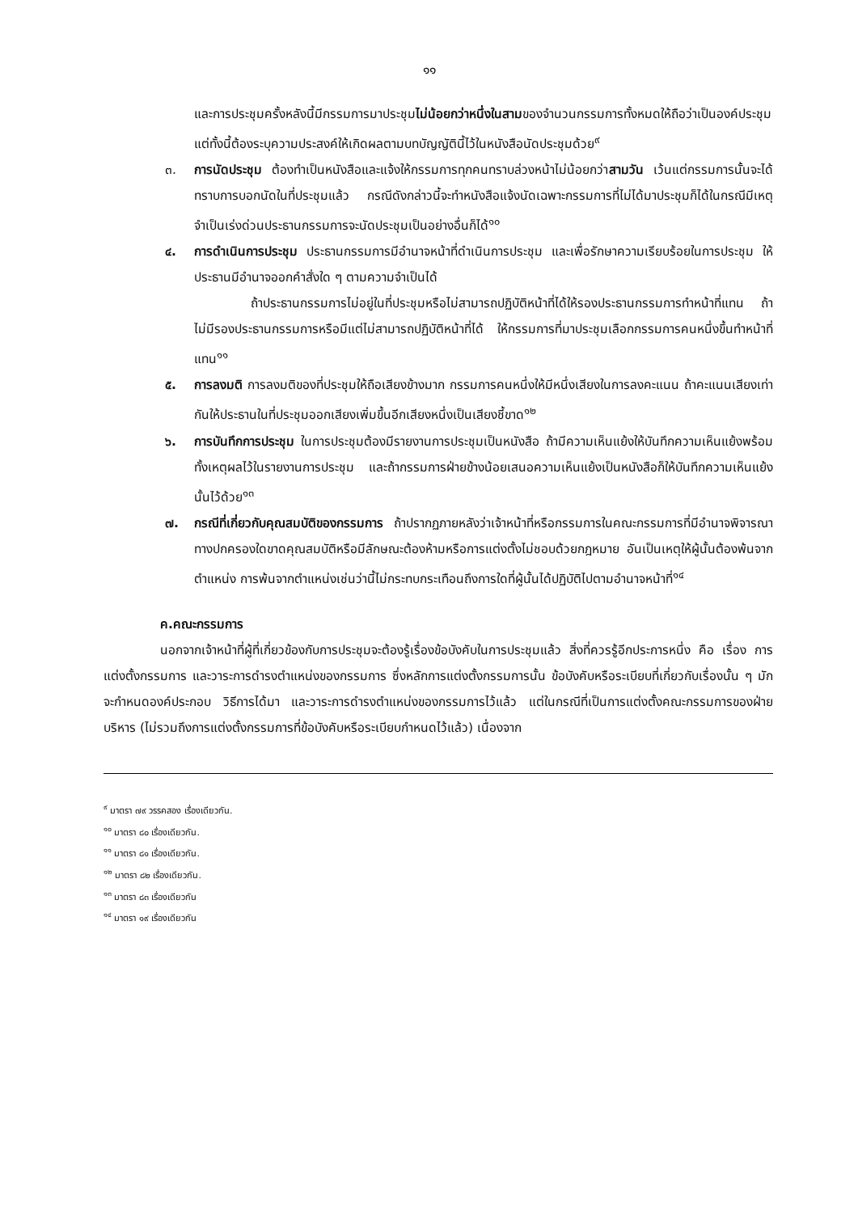๑๑
และการประชุมครั้งหลังนี้มีกรรมการมาประชุมไม่น้อยกว่าหนึ่งในสามของจำนวนกรรมการทั้งหมดให้ถือว่าเป็นองค์ประชุม แต่ทั้งนี้ต้องระบุความประสงค์ให้เกิดผลตามบทบัญญัตินี้ไว้ในหนังสือนัดประชุมด้วย<sup>๙</sup>
๓. การนัดประชุม ต้องทำเป็นหนังสือและแจ้งให้กรรมการทุกคนทราบล่วงหน้าไม่น้อยกว่าสามวัน เว้นแต่กรรมการนั้นจะได้ทราบการบอกนัดในที่ประชุมแล้ว กรณีดังกล่าวนี้จะทำหนังสือแจ้งนัดเฉพาะกรรมการที่ไม่ได้มาประชุมก็ได้ในกรณีมีเหตุจำเป็นเร่งด่วนประธานกรรมการจะนัดประชุมเป็นอย่างอื่นก็ได้<sup>๑๐</sup>
๔. การดำเนินการประชุม ประธานกรรมการมีอำนาจหน้าที่ดำเนินการประชุม และเพื่อรักษาความเรียบร้อยในการประชุม ให้ประธานมีอำนาจออกคำสั่งใด ๆ ตามความจำเป็นได้
ถ้าประธานกรรมการไม่อยู่ในที่ประชุมหรือไม่สามารถปฏิบัติหน้าที่ได้ให้รองประธานกรรมการทำหน้าที่แทน ถ้าไม่มีรองประธานกรรมการหรือมีแต่ไม่สามารถปฏิบัติหน้าที่ได้ ให้กรรมการที่มาประชุมเลือกกรรมการคนหนึ่งขึ้นทำหน้าที่แทน<sup>๑๑</sup>
๕. การลงมติ การลงมติของที่ประชุมให้ถือเสียงข้างมาก กรรมการคนหนึ่งให้มีหนึ่งเสียงในการลงคะแนน ถ้าคะแนนเสียงเท่ากันให้ประธานในที่ประชุมออกเสียงเพิ่มขึ้นอีกเสียงหนึ่งเป็นเสียงชี้ขาด<sup>๑๒</sup>
๖. การบันทึกการประชุม ในการประชุมต้องมีรายงานการประชุมเป็นหนังสือ ถ้ามีความเห็นแย้งให้บันทึกความเห็นแย้งพร้อมทั้งเหตุผลไว้ในรายงานการประชุม และถ้ากรรมการฝ่ายข้างน้อยเสนอความเห็นแย้งเป็นหนังสือก็ให้บันทึกความเห็นแย้งนั้นไว้ด้วย<sup>๑๓</sup>
๗. กรณีที่เกี่ยวกับคุณสมบัติของกรรมการ ถ้าปรากฏภายหลังว่าเจ้าหน้าที่หรือกรรมการในคณะกรรมการที่มีอำนาจพิจารณาทางปกครองใดขาดคุณสมบัติหรือมีลักษณะต้องห้ามหรือการแต่งตั้งไม่ชอบด้วยกฎหมาย อันเป็นเหตุให้ผู้นั้นต้องพ้นจากตำแหน่ง การพ้นจากตำแหน่งเช่นว่านี้ไม่กระทบกระเทือนถึงการใดที่ผู้นั้นได้ปฏิบัติไปตามอำนาจหน้าที่<sup>๑๔</sup>
ค.คณะกรรมการ
นอกจากเจ้าหน้าที่ผู้ที่เกี่ยวข้องกับการประชุมจะต้องรู้เรื่องข้อบังคับในการประชุมแล้ว สิ่งที่ควรรู้อีกประการหนึ่ง คือ เรื่อง การแต่งตั้งกรรมการ และวาระการดำรงตำแหน่งของกรรมการ ซึ่งหลักการแต่งตั้งกรรมการนั้น ข้อบังคับหรือระเบียบที่เกี่ยวกับเรื่องนั้น ๆ มักจะกำหนดองค์ประกอบ วิธีการได้มา และวาระการดำรงตำแหน่งของกรรมการไว้แล้ว แต่ในกรณีที่เป็นการแต่งตั้งคณะกรรมการของฝ่ายบริหาร (ไม่รวมถึงการแต่งตั้งกรรมการที่ข้อบังคับหรือระเบียบกำหนดไว้แล้ว) เนื่องจาก
<sup>๙</sup> มาตรา ๗๙ วรรคสอง เรื่องเดียวกัน.
<sup>๑๐</sup> มาตรา ๘๐ เรื่องเดียวกัน.
<sup>๑๑</sup> มาตรา ๘๑ เรื่องเดียวกัน.
<sup>๑๒</sup> มาตรา ๘๒ เรื่องเดียวกัน.
<sup>๑๓</sup> มาตรา ๘๓ เรื่องเดียวกัน
<sup>๑๔</sup> มาตรา ๑๙ เรื่องเดียวกัน